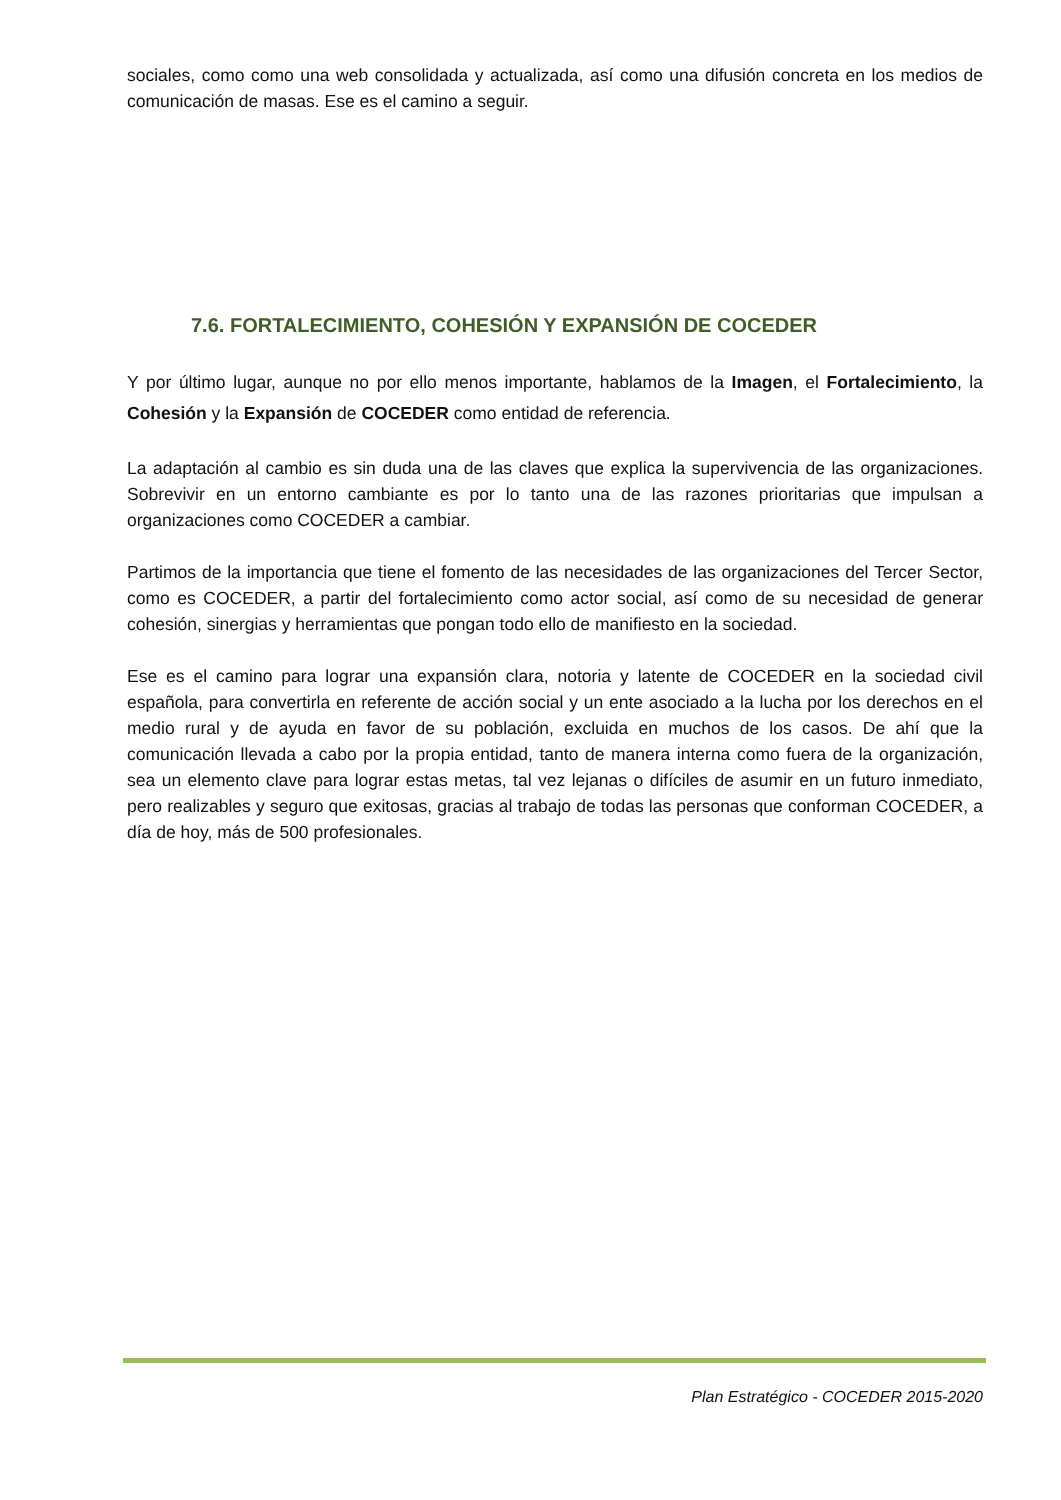sociales, como como una web consolidada y actualizada, así como una difusión concreta en los medios de comunicación de masas. Ese es el camino a seguir.
7.6. FORTALECIMIENTO, COHESIÓN Y EXPANSIÓN DE COCEDER
Y por último lugar, aunque no por ello menos importante, hablamos de la Imagen, el Fortalecimiento, la Cohesión y la Expansión de COCEDER como entidad de referencia.
La adaptación al cambio es sin duda una de las claves que explica la supervivencia de las organizaciones. Sobrevivir en un entorno cambiante es por lo tanto una de las razones prioritarias que impulsan a organizaciones como COCEDER a cambiar.
Partimos de la importancia que tiene el fomento de las necesidades de las organizaciones del Tercer Sector, como es COCEDER, a partir del fortalecimiento como actor social, así como de su necesidad de generar cohesión, sinergias y herramientas que pongan todo ello de manifiesto en la sociedad.
Ese es el camino para lograr una expansión clara, notoria y latente de COCEDER en la sociedad civil española, para convertirla en referente de acción social y un ente asociado a la lucha por los derechos en el medio rural y de ayuda en favor de su población, excluida en muchos de los casos. De ahí que la comunicación llevada a cabo por la propia entidad, tanto de manera interna como fuera de la organización, sea un elemento clave para lograr estas metas, tal vez lejanas o difíciles de asumir en un futuro inmediato, pero realizables y seguro que exitosas, gracias al trabajo de todas las personas que conforman COCEDER, a día de hoy, más de 500 profesionales.
Plan Estratégico - COCEDER 2015-2020